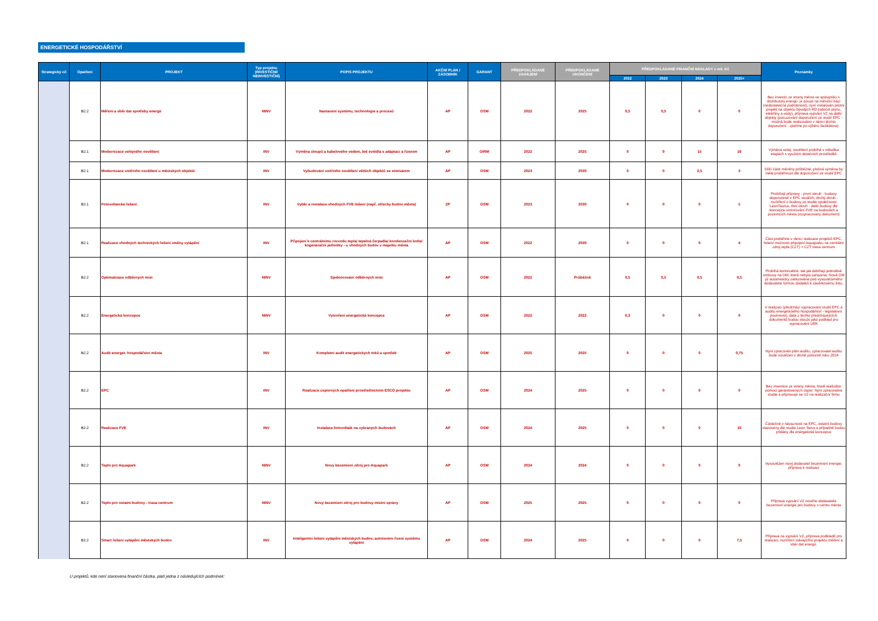ENERGETICKÉ HOSPODÁŘSTVÍ
| Strategický cíl | Opatření | PROJEKT | Typ projektu (INVESTIČNÍ/ NEINVESTIČNÍ) | POPIS PROJEKTU | AKČNÍ PLÁN / ZÁSOBNÍK | GARANT | PŘEDPOKLÁDANÉ ZAHÁJENÍ | PŘEDPOKLÁDANÉ UKONČENÍ | PŘEDPOKLÁDANÉ FINANČNÍ NÁKLADY v mil. Kč | | | | Poznámky |
| --- | --- | --- | --- | --- | --- | --- | --- | --- | --- | --- | --- | --- | --- |
| | | | | | | | | | 2022 | 2023 | 2024 | 2025+ | |
| | B2.2 | Měření a sběr dat spotřeby energií | NINV | Nastavení systému, technologie a procesů | AP | OSM | 2022 | 2025 | 0,5 | 0,5 | 0 | 0 | Bez investic ze strany města ve spolupráci s distributory energií- je pouze na měsíční bázi (nedostatečná podrobnost), nyní instalován pilotní projekt na objektu bývalých RD (odečet plynu, elektřiny a vody), příprava vypsání VZ na další objekty (posuzování doporučení ze studií EPC - možná bude realizováno v rámci těchto doporučení - zjistíme po výběru facilitátora). |
| | B2.1 | Modernizace veřejného osvětlení | INV | Výměna sloupů a kabelového vedení, led svítidla s adaptací a řízením | AP | OIRM | 2022 | 2025 | 0 | 9 | 15 | 16 | Výměna veřej. osvětlení probíhá v několika etapách s využitím dotačních prostředků |
| | B2.1 | Modernizace vnitřního osvětlení u městských objektů | INV | Vybudování vnitřního osvětlení větších objektů se stmíváním | AP | OSM | 2023 | 2030 | 0 | 0 | 2,5 | 3 | Dílčí části měněny průběžně, plošná výměna by měla proběhnout dle doporučení ze studií EPC |
| | B2.1 | Fotovoltaické řešení | INV | Vyběr a instalace vhodných FVE řešení (např. střechy budov města) | ZP | OSM | 2023 | 2030 | 0 | 0 | 0 | 5 | Probíhají přípravy - první okruh - budovy doporučené v EPC studiích, druhý okruh - rozšíření o budovy ze studie společnosti LeonTaurus, třetí okruh - další budovy dle koncepce umísťování FVE na budovách a pozemcích města (rozpracovaný dokument) |
| | B2.1 | Realizace vhodných technických řešení změny vytápění | INV | Připojení k centrálnímu rozvodu tepla/ tepelná čerpadla/ kondenzační kotle/ kogenerační jednotky - u vhodných budov v majetku města | AP | OSM | 2022 | 2030 | 0 | 0 | 0 | 4 | Část proběhne v rámci realizace projektů EPC, řešení možnosti připojení Aquaparku na centrální zdroj tepla (CZT) + CZT trasa centrum |
| | B2.2 | Optimalizace odběrných míst | NINV | Sjednocování odběrných míst | AP | OSM | 2022 | Průběžně | 0,5 | 0,5 | 0,5 | 0,5 | Probíhá kontinuálně, tak jak dobíhají jednotlivé smlouvy na OM, která nebyla zařazena. Nová OM již automaticky zařazována pod vysoutěženého dodavatele formou dodatků k závěrkovému listu. |
| | B2.2 | Energetická koncepce | NINV | Vytvoření energetické koncepce | AP | OSM | 2022 | 2022 | 0,3 | 0 | 0 | 0 | V realizaci (předchází vypracování studií EPC a auditu energetického hospodářství - legislativní povinnost), data z těchto předcházejících dokumentů budou sloužit jako podklad pro vypracování UEK |
| | B2.2 | Audit energet. hospodářství města | INV | Kompletní audit energetických toků a spotřeb | AP | OSM | 2025 | 2025 | 0 | 0 | 0 | 0,75 | Nyní zpracován plán auditu, zpracovatel auditu bude soutěžen v druhé polovině roku 2024 |
| | B2.2 | EPC | INV | Realizace úsporných opatření prostřednictvím ESCO projektu | AP | OSM | 2024 | 2025 | 0 | 0 | 0 | 0 | Bez investice ze strany města, hradí realizátor pomocí garantovaných úspor. Nyní zpracována studie a připravuje se VZ na realizační firmu |
| | B2.2 | Realizace FVE | INV | Instalace fotovoltaik na vybraných budovách | AP | OSM | 2024 | 2025 | 0 | 0 | 0 | 10 | Částečně v návaznosti na EPC, ostatní budovy stanoveny dle studie Leon Tarus a případně budou přidány dle energetické koncepce |
| | B2.2 | Teplo pro Aquapark | NINV | Nový bezemisní zdroj pro Aquapark | AP | OSM | 2024 | 2024 | 0 | 0 | 0 | 0 | Vysoutěžen nový dodavatel bezemisní energie, příprava k realizaci |
| | B2.2 | Teplo pro ostatní budovy - trasa centrum | NINV | Nový bezemisní zdroj pro budovy místní správy | AP | OSM | 2025 | 2025 | 0 | 0 | 0 | 0 | Příprava vypsání VZ nového dodavatele bezemisní energie pro budovy v centru města |
| | B2.2 | Smart řešení vytápění městských budov | INV | Inteligentní řešení vytápění městských budov, autonomní řízení systému vytápění | AP | OSM | 2024 | 2025 | 0 | 0 | 0 | 7,5 | Příprava na vypsání VZ, příprava podkladů pro realizaci, rozšíření stávajícího projektu měření a sběr dat energií. |
U projektů, kde není stanovena finanční částka, platí jedna z následujících podmínek: